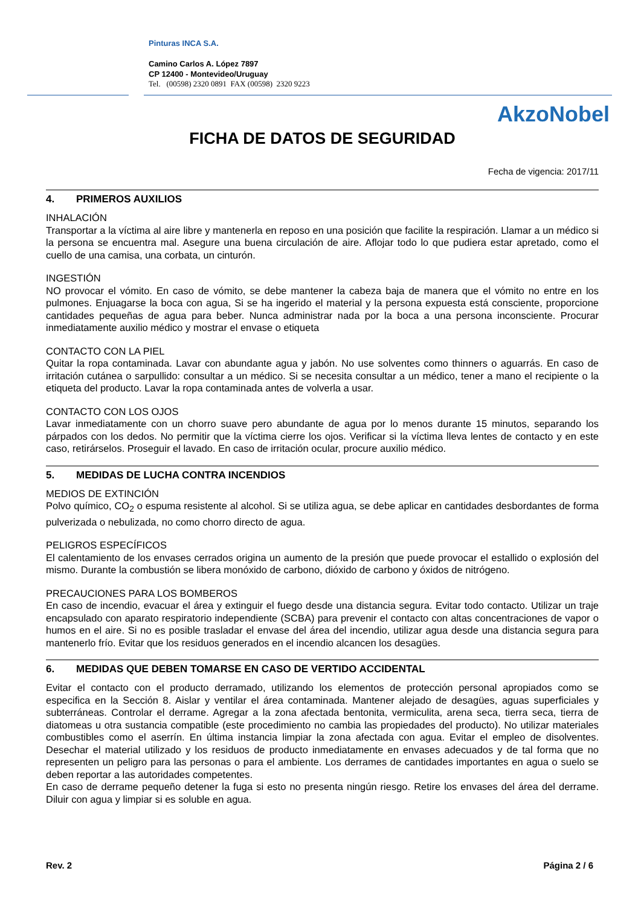Pinturas INCA S.A.
Camino Carlos A. López 7897
CP 12400 - Montevideo/Uruguay
Tel. (00598) 2320 0891 FAX (00598) 2320 9223
AkzoNobel
FICHA DE DATOS DE SEGURIDAD
Fecha de vigencia: 2017/11
4. PRIMEROS AUXILIOS
INHALACIÓN
Transportar a la víctima al aire libre y mantenerla en reposo en una posición que facilite la respiración. Llamar a un médico si la persona se encuentra mal. Asegure una buena circulación de aire. Aflojar todo lo que pudiera estar apretado, como el cuello de una camisa, una corbata, un cinturón.
INGESTIÓN
NO provocar el vómito. En caso de vómito, se debe mantener la cabeza baja de manera que el vómito no entre en los pulmones. Enjuagarse la boca con agua, Si se ha ingerido el material y la persona expuesta está consciente, proporcione cantidades pequeñas de agua para beber. Nunca administrar nada por la boca a una persona inconsciente. Procurar inmediatamente auxilio médico y mostrar el envase o etiqueta
CONTACTO CON LA PIEL
Quitar la ropa contaminada. Lavar con abundante agua y jabón. No use solventes como thinners o aguarrás. En caso de irritación cutánea o sarpullido: consultar a un médico. Si se necesita consultar a un médico, tener a mano el recipiente o la etiqueta del producto. Lavar la ropa contaminada antes de volverla a usar.
CONTACTO CON LOS OJOS
Lavar inmediatamente con un chorro suave pero abundante de agua por lo menos durante 15 minutos, separando los párpados con los dedos. No permitir que la víctima cierre los ojos. Verificar si la víctima lleva lentes de contacto y en este caso, retirárselos. Proseguir el lavado. En caso de irritación ocular, procure auxilio médico.
5. MEDIDAS DE LUCHA CONTRA INCENDIOS
MEDIOS DE EXTINCIÓN
Polvo químico, CO<sub>2</sub> o espuma resistente al alcohol. Si se utiliza agua, se debe aplicar en cantidades desbordantes de forma pulverizada o nebulizada, no como chorro directo de agua.
PELIGROS ESPECÍFICOS
El calentamiento de los envases cerrados origina un aumento de la presión que puede provocar el estallido o explosión del mismo. Durante la combustión se libera monóxido de carbono, dióxido de carbono y óxidos de nitrógeno.
PRECAUCIONES PARA LOS BOMBEROS
En caso de incendio, evacuar el área y extinguir el fuego desde una distancia segura. Evitar todo contacto. Utilizar un traje encapsulado con aparato respiratorio independiente (SCBA) para prevenir el contacto con altas concentraciones de vapor o humos en el aire. Si no es posible trasladar el envase del área del incendio, utilizar agua desde una distancia segura para mantenerlo frío. Evitar que los residuos generados en el incendio alcancen los desagües.
6. MEDIDAS QUE DEBEN TOMARSE EN CASO DE VERTIDO ACCIDENTAL
Evitar el contacto con el producto derramado, utilizando los elementos de protección personal apropiados como se especifica en la Sección 8. Aislar y ventilar el área contaminada. Mantener alejado de desagües, aguas superficiales y subterráneas. Controlar el derrame. Agregar a la zona afectada bentonita, vermiculita, arena seca, tierra seca, tierra de diatomeas u otra sustancia compatible (este procedimiento no cambia las propiedades del producto). No utilizar materiales combustibles como el aserrín. En última instancia limpiar la zona afectada con agua. Evitar el empleo de disolventes. Desechar el material utilizado y los residuos de producto inmediatamente en envases adecuados y de tal forma que no representen un peligro para las personas o para el ambiente. Los derrames de cantidades importantes en agua o suelo se deben reportar a las autoridades competentes.
En caso de derrame pequeño detener la fuga si esto no presenta ningún riesgo. Retire los envases del área del derrame. Diluir con agua y limpiar si es soluble en agua.
Rev. 2 Página 2 / 6